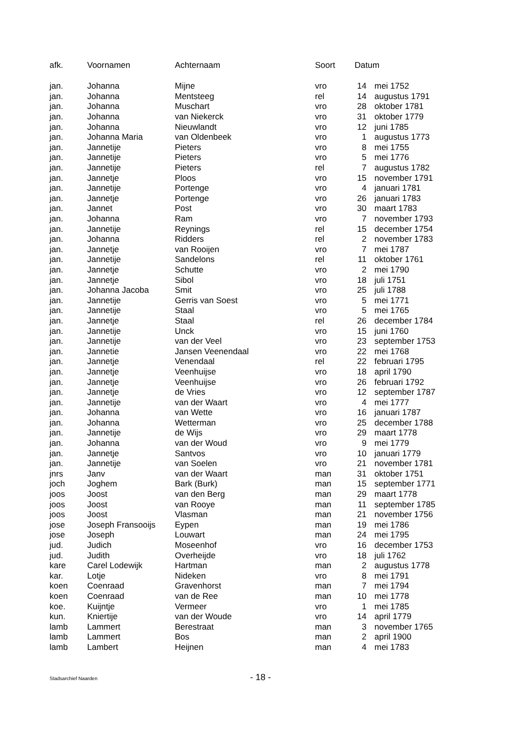| afk. | Voornamen | Achternaam | Soort | Datum | |
| --- | --- | --- | --- | --- | --- |
| jan. | Johanna | Mijne | vro | 14 | mei 1752 |
| jan. | Johanna | Mentsteeg | rel | 14 | augustus 1791 |
| jan. | Johanna | Muschart | vro | 28 | oktober 1781 |
| jan. | Johanna | van Niekerck | vro | 31 | oktober 1779 |
| jan. | Johanna | Nieuwlandt | vro | 12 | juni 1785 |
| jan. | Johanna Maria | van Oldenbeek | vro | 1 | augustus 1773 |
| jan. | Jannetije | Pieters | vro | 8 | mei 1755 |
| jan. | Jannetije | Pieters | vro | 5 | mei 1776 |
| jan. | Jannetije | Pieters | rel | 7 | augustus 1782 |
| jan. | Jannetje | Ploos | vro | 15 | november 1791 |
| jan. | Jannetije | Portenge | vro | 4 | januari 1781 |
| jan. | Jannetje | Portenge | vro | 26 | januari 1783 |
| jan. | Jannet | Post | vro | 30 | maart 1783 |
| jan. | Johanna | Ram | vro | 7 | november 1793 |
| jan. | Jannetije | Reynings | rel | 15 | december 1754 |
| jan. | Johanna | Ridders | rel | 2 | november 1783 |
| jan. | Jannetje | van Rooijen | vro | 7 | mei 1787 |
| jan. | Jannetije | Sandelons | rel | 11 | oktober 1761 |
| jan. | Jannetje | Schutte | vro | 2 | mei 1790 |
| jan. | Jannetje | Sibol | vro | 18 | juli 1751 |
| jan. | Johanna Jacoba | Smit | vro | 25 | juli 1788 |
| jan. | Jannetije | Gerris van Soest | vro | 5 | mei 1771 |
| jan. | Jannetije | Staal | vro | 5 | mei 1765 |
| jan. | Jannetje | Staal | rel | 26 | december 1784 |
| jan. | Jannetije | Unck | vro | 15 | juni 1760 |
| jan. | Jannetije | van der Veel | vro | 23 | september 1753 |
| jan. | Jannetie | Jansen Veenendaal | vro | 22 | mei 1768 |
| jan. | Jannetje | Venendaal | rel | 22 | februari 1795 |
| jan. | Jannetje | Veenhuijse | vro | 18 | april 1790 |
| jan. | Jannetje | Veenhuijse | vro | 26 | februari 1792 |
| jan. | Jannetje | de Vries | vro | 12 | september 1787 |
| jan. | Jannetije | van der Waart | vro | 4 | mei 1777 |
| jan. | Johanna | van Wette | vro | 16 | januari 1787 |
| jan. | Johanna | Wetterman | vro | 25 | december 1788 |
| jan. | Jannetije | de Wijs | vro | 29 | maart 1778 |
| jan. | Johanna | van der Woud | vro | 9 | mei 1779 |
| jan. | Jannetje | Santvos | vro | 10 | januari 1779 |
| jan. | Jannetije | van Soelen | vro | 21 | november 1781 |
| jnrs | Janv | van der Waart | man | 31 | oktober 1751 |
| joch | Joghem | Bark (Burk) | man | 15 | september 1771 |
| joos | Joost | van den Berg | man | 29 | maart 1778 |
| joos | Joost | van Rooye | man | 11 | september 1785 |
| joos | Joost | Vlasman | man | 21 | november 1756 |
| jose | Joseph Fransooijs | Eypen | man | 19 | mei 1786 |
| jose | Joseph | Louwart | man | 24 | mei 1795 |
| jud. | Judich | Moseenhof | vro | 16 | december 1753 |
| jud. | Judith | Overheijde | vro | 18 | juli 1762 |
| kare | Carel Lodewijk | Hartman | man | 2 | augustus 1778 |
| kar. | Lotje | Nideken | vro | 8 | mei 1791 |
| koen | Coenraad | Gravenhorst | man | 7 | mei 1794 |
| koen | Coenraad | van de Ree | man | 10 | mei 1778 |
| koe. | Kuijntje | Vermeer | vro | 1 | mei 1785 |
| kun. | Kniertije | van der Woude | vro | 14 | april 1779 |
| lamb | Lammert | Berestraat | man | 3 | november 1765 |
| lamb | Lammert | Bos | man | 2 | april 1900 |
| lamb | Lambert | Heijnen | man | 4 | mei 1783 |
Stadsarchief Naarden - 18 -